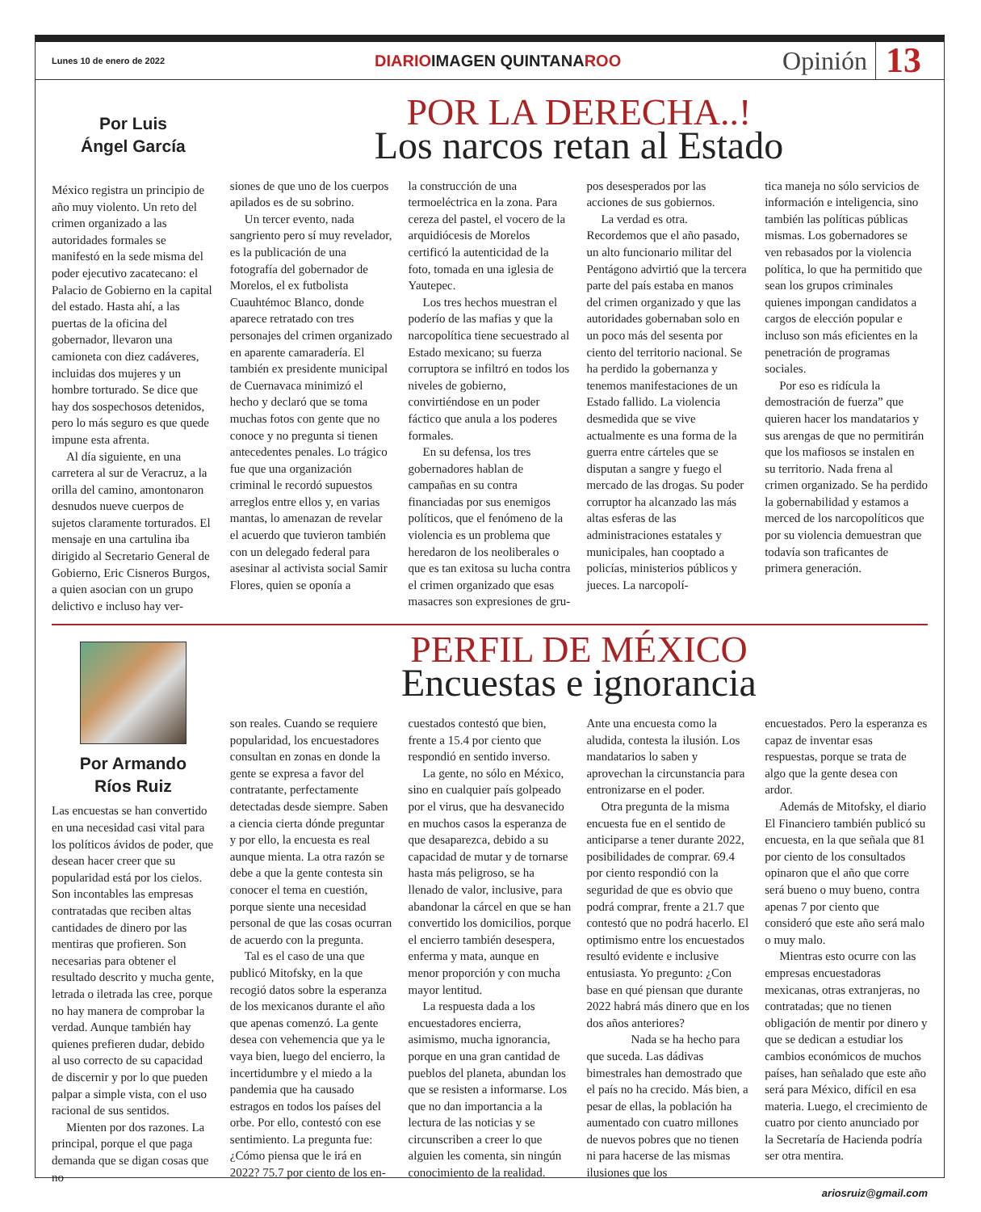Lunes 10 de enero de 2022
DIARIOIMAGEN QUINTANAROO
Opinión
13
Por Luis
Ángel García
México registra un principio de año muy violento. Un reto del crimen organizado a las autoridades formales se manifestó en la sede misma del poder ejecutivo zacatecano: el Palacio de Gobierno en la capital del estado. Hasta ahí, a las puertas de la oficina del gobernador, llevaron una camioneta con diez cadáveres, incluidas dos mujeres y un hombre torturado. Se dice que hay dos sospechosos detenidos, pero lo más seguro es que quede impune esta afrenta.
Al día siguiente, en una carretera al sur de Veracruz, a la orilla del camino, amontonaron desnudos nueve cuerpos de sujetos claramente torturados. El mensaje en una cartulina iba dirigido al Secretario General de Gobierno, Eric Cisneros Burgos, a quien asocian con un grupo delictivo e incluso hay ver-
POR LA DERECHA..!
Los narcos retan al Estado
siones de que uno de los cuerpos apilados es de su sobrino.
Un tercer evento, nada sangriento pero sí muy revelador, es la publicación de una fotografía del gobernador de Morelos, el ex futbolista Cuauhtémoc Blanco, donde aparece retratado con tres personajes del crimen organizado en aparente camaradería. El también ex presidente municipal de Cuernavaca minimizó el hecho y declaró que se toma muchas fotos con gente que no conoce y no pregunta si tienen antecedentes penales. Lo trágico fue que una organización criminal le recordó supuestos arreglos entre ellos y, en varias mantas, lo amenazan de revelar el acuerdo que tuvieron también con un delegado federal para asesinar al activista social Samir Flores, quien se oponía a
la construcción de una termoeléctrica en la zona. Para cereza del pastel, el vocero de la arquidiócesis de Morelos certificó la autenticidad de la foto, tomada en una iglesia de Yautepec.
Los tres hechos muestran el poderío de las mafias y que la narcopolítica tiene secuestrado al Estado mexicano; su fuerza corruptora se infiltró en todos los niveles de gobierno, convirtiéndose en un poder fáctico que anula a los poderes formales.
En su defensa, los tres gobernadores hablan de campañas en su contra financiadas por sus enemigos políticos, que el fenómeno de la violencia es un problema que heredaron de los neoliberales o que es tan exitosa su lucha contra el crimen organizado que esas masacres son expresiones de gru-
pos desesperados por las acciones de sus gobiernos.
La verdad es otra. Recordemos que el año pasado, un alto funcionario militar del Pentágono advirtió que la tercera parte del país estaba en manos del crimen organizado y que las autoridades gobernaban solo en un poco más del sesenta por ciento del territorio nacional. Se ha perdido la gobernanza y tenemos manifestaciones de un Estado fallido. La violencia desmedida que se vive actualmente es una forma de la guerra entre cárteles que se disputan a sangre y fuego el mercado de las drogas. Su poder corruptor ha alcanzado las más altas esferas de las administraciones estatales y municipales, han cooptado a policías, ministerios públicos y jueces. La narcopolí-
tica maneja no sólo servicios de información e inteligencia, sino también las políticas públicas mismas. Los gobernadores se ven rebasados por la violencia política, lo que ha permitido que sean los grupos criminales quienes impongan candidatos a cargos de elección popular e incluso son más eficientes en la penetración de programas sociales.
Por eso es ridícula la demostración de fuerza” que quieren hacer los mandatarios y sus arengas de que no permitirán que los mafiosos se instalen en su territorio. Nada frena al crimen organizado. Se ha perdido la gobernabilidad y estamos a merced de los narcopolíticos que por su violencia demuestran que todavía son traficantes de primera generación.
Por Armando
Ríos Ruiz
Las encuestas se han convertido en una necesidad casi vital para los políticos ávidos de poder, que desean hacer creer que su popularidad está por los cielos. Son incontables las empresas contratadas que reciben altas cantidades de dinero por las mentiras que profieren. Son necesarias para obtener el resultado descrito y mucha gente, letrada o iletrada las cree, porque no hay manera de comprobar la verdad. Aunque también hay quienes prefieren dudar, debido al uso correcto de su capacidad de discernir y por lo que pueden palpar a simple vista, con el uso racional de sus sentidos.
Mienten por dos razones. La principal, porque el que paga demanda que se digan cosas que no
PERFIL DE MÉXICO
Encuestas e ignorancia
son reales. Cuando se requiere popularidad, los encuestadores consultan en zonas en donde la gente se expresa a favor del contratante, perfectamente detectadas desde siempre. Saben a ciencia cierta dónde preguntar y por ello, la encuesta es real aunque mienta. La otra razón se debe a que la gente contesta sin conocer el tema en cuestión, porque siente una necesidad personal de que las cosas ocurran de acuerdo con la pregunta.
Tal es el caso de una que publicó Mitofsky, en la que recogió datos sobre la esperanza de los mexicanos durante el año que apenas comenzó. La gente desea con vehemencia que ya le vaya bien, luego del encierro, la incertidumbre y el miedo a la pandemia que ha causado estragos en todos los países del orbe. Por ello, contestó con ese sentimiento. La pregunta fue: ¿Cómo piensa que le irá en 2022? 75.7 por ciento de los en-
cuestados contestó que bien, frente a 15.4 por ciento que respondió en sentido inverso.
La gente, no sólo en México, sino en cualquier país golpeado por el virus, que ha desvanecido en muchos casos la esperanza de que desaparezca, debido a su capacidad de mutar y de tornarse hasta más peligroso, se ha llenado de valor, inclusive, para abandonar la cárcel en que se han convertido los domicilios, porque el encierro también desespera, enferma y mata, aunque en menor proporción y con mucha mayor lentitud.
La respuesta dada a los encuestadores encierra, asimismo, mucha ignorancia, porque en una gran cantidad de pueblos del planeta, abundan los que se resisten a informarse. Los que no dan importancia a la lectura de las noticias y se circunscriben a creer lo que alguien les comenta, sin ningún conocimiento de la realidad.
Ante una encuesta como la aludida, contesta la ilusión. Los mandatarios lo saben y aprovechan la circunstancia para entronizarse en el poder.
Otra pregunta de la misma encuesta fue en el sentido de anticiparse a tener durante 2022, posibilidades de comprar. 69.4 por ciento respondió con la seguridad de que es obvio que podrá comprar, frente a 21.7 que contestó que no podrá hacerlo. El optimismo entre los encuestados resultó evidente e inclusive entusiasta. Yo pregunto: ¿Con base en qué piensan que durante 2022 habrá más dinero que en los dos años anteriores?
Nada se ha hecho para que suceda. Las dádivas bimestrales han demostrado que el país no ha crecido. Más bien, a pesar de ellas, la población ha aumentado con cuatro millones de nuevos pobres que no tienen ni para hacerse de las mismas ilusiones que los
encuestados. Pero la esperanza es capaz de inventar esas respuestas, porque se trata de algo que la gente desea con ardor.
Además de Mitofsky, el diario El Financiero también publicó su encuesta, en la que señala que 81 por ciento de los consultados opinaron que el año que corre será bueno o muy bueno, contra apenas 7 por ciento que consideró que este año será malo o muy malo.
Mientras esto ocurre con las empresas encuestadoras mexicanas, otras extranjeras, no contratadas; que no tienen obligación de mentir por dinero y que se dedican a estudiar los cambios económicos de muchos países, han señalado que este año será para México, difícil en esa materia. Luego, el crecimiento de cuatro por ciento anunciado por la Secretaría de Hacienda podría ser otra mentira.
ariosruiz@gmail.com